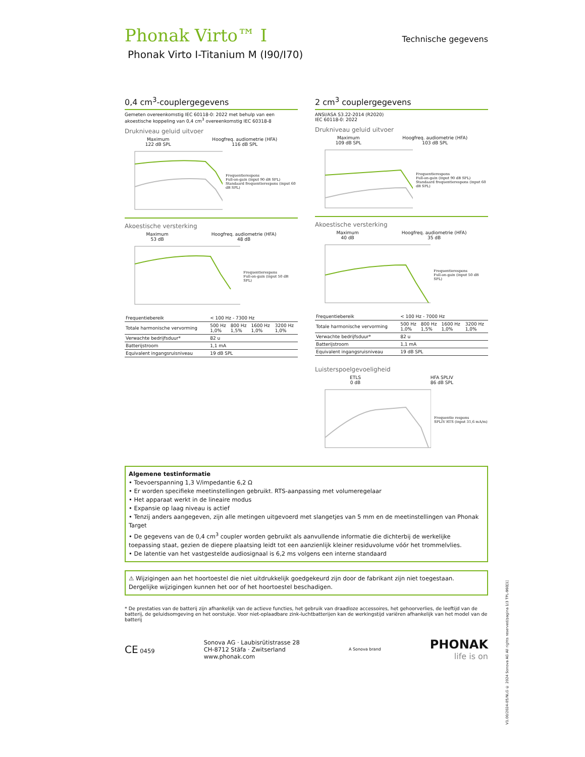Phonak Virto™ I
Technische gegevens
Phonak Virto I-Titanium M (I90/I70)
0,4 cm<sup>3</sup>-couplergegevens
Gemeten overeenkomstig IEC 60118-0: 2022 met behulp van een akoestische koppeling van 0,4 cm<sup>3</sup> overeenkomstig IEC 60318-8
Drukniveau geluid uitvoer
Maximum
122 dB SPL
Hoogfreq. audiometrie (HFA)
116 dB SPL
Frequentierespons
Full-on-gain (input 90 dB SPL)
Standaard frequentierespons (input 60 dB SPL)
Akoestische versterking
Maximum
53 dB
Hoogfreq. audiometrie (HFA)
48 dB
Frequentierespons
Full-on-gain (input 50 dB SPL)
| Frequentiebereik | < 100 Hz - 7300 Hz | | | |
| Totale harmonische vervorming | 500 Hz 1,0% | 800 Hz 1,5% | 1600 Hz 1,0% | 3200 Hz 1,0% |
| Verwachte bedrijfsduur* | 82 u | | | |
| Batterijstroom | 1,1 mA | | | |
| Equivalent ingangsruisniveau | 19 dB SPL | | | |
2 cm<sup>3</sup> couplergegevens
ANSI/ASA S3.22-2014 (R2020)
IEC 60118-0: 2022
Drukniveau geluid uitvoer
Maximum
109 dB SPL
Hoogfreq. audiometrie (HFA)
103 dB SPL
Frequentierespons
Full-on-gain (input 90 dB SPL)
Standaard frequentierespons (input 60 dB SPL)
Akoestische versterking
Maximum
40 dB
Hoogfreq. audiometrie (HFA)
35 dB
Frequentierespons
Full-on-gain (input 50 dB SPL)
| Frequentiebereik | < 100 Hz - 7000 Hz | | | |
| Totale harmonische vervorming | 500 Hz 1,0% | 800 Hz 1,5% | 1600 Hz 1,0% | 3200 Hz 1,0% |
| Verwachte bedrijfsduur* | 82 u | | | |
| Batterijstroom | 1,1 mA | | | |
| Equivalent ingangsruisniveau | 19 dB SPL | | | |
Luisterspoelgevoeligheid
ETLS
0 dB
HFA SPLIV
86 dB SPL
Frequentie respons
SPLIV RTS (input 31,6 mA/m)
Algemene testinformatie
• Toevoerspanning 1,3 V/impedantie 6,2 Ω
• Er worden specifieke meetinstellingen gebruikt. RTS-aanpassing met volumeregelaar
• Het apparaat werkt in de lineaire modus
• Expansie op laag niveau is actief
• Tenzij anders aangegeven, zijn alle metingen uitgevoerd met slangetjes van 5 mm en de meetinstellingen van Phonak Target
• De gegevens van de 0,4 cm<sup>3</sup> coupler worden gebruikt als aanvullende informatie die dichterbij de werkelijke toepassing staat, gezien de diepere plaatsing leidt tot een aanzienlijk kleiner residuvolume vóór het trommelvlies.
• De latentie van het vastgestelde audiosignaal is 6,2 ms volgens een interne standaard
⚠ Wijzigingen aan het hoortoestel die niet uitdrukkelijk goedgekeurd zijn door de fabrikant zijn niet toegestaan. Dergelijke wijzigingen kunnen het oor of het hoortoestel beschadigen.
* De prestaties van de batterij zijn afhankelijk van de actieve functies, het gebruik van draadloze accessoires, het gehoorverlies, de leeftijd van de batterij, de geluidsomgeving en het oorstukje. Voor niet-oplaadbare zink-luchtbatterijen kan de werkingstijd variëren afhankelijk van het model van de batterij
CE 0459
Sonova AG · Laubisrütistrasse 28
CH-8712 Stäfa · Zwitserland
www.phonak.com
A Sonova brand
PHONAK
life is on
V1.00/2024-05/NLG © 2024 Sonova AG All rights reserved/pagina 1/3 TPL-960[1]